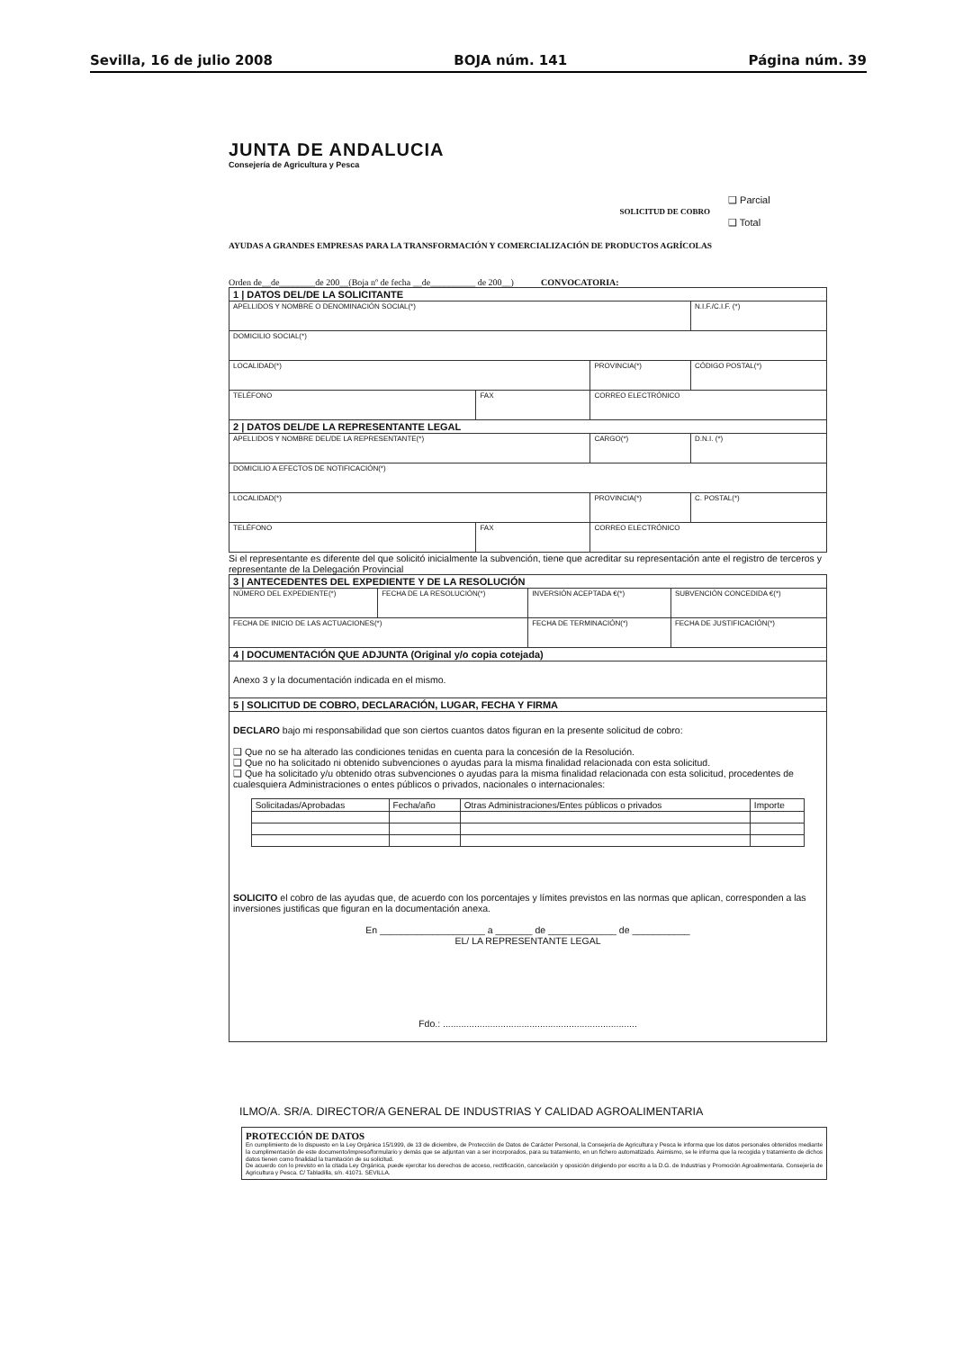Sevilla, 16 de julio 2008 BOJA núm. 141 Página núm. 39
JUNTA DE ANDALUCIA
Consejería de Agricultura y Pesca
SOLICITUD DE COBRO
❑ Parcial
❑ Total
AYUDAS A GRANDES EMPRESAS PARA LA TRANSFORMACIÓN Y COMERCIALIZACIÓN DE PRODUCTOS AGRÍCOLAS
Orden de__de________de 200__(Boja nº de fecha __de__________ de 200__) CONVOCATORIA:
| 1 / DATOS DEL/DE LA SOLICITANTE | | | |
| APELLIDOS Y NOMBRE O DENOMINACIÓN SOCIAL(*) | | | N.I.F./C.I.F. (*) |
| DOMICILIO SOCIAL(*) | | | |
| LOCALIDAD(*) | | PROVINCIA(*) | CÓDIGO POSTAL(*) |
| TELÉFONO | FAX | CORREO ELECTRÓNICO | |
| 2 / DATOS DEL/DE LA REPRESENTANTE LEGAL | | | |
| APELLIDOS Y NOMBRE DEL/DE LA REPRESENTANTE(*) | | CARGO(*) | D.N.I. (*) |
| DOMICILIO A EFECTOS DE NOTIFICACIÓN(*) | | | |
| LOCALIDAD(*) | | PROVINCIA(*) | C. POSTAL(*) |
| TELÉFONO | FAX | CORREO ELECTRÓNICO | |
Si el representante es diferente del que solicitó inicialmente la subvención, tiene que acreditar su representación ante el registro de terceros y representante de la Delegación Provincial
| 3 / ANTECEDENTES DEL EXPEDIENTE Y DE LA RESOLUCIÓN | | | |
| NÚMERO DEL EXPEDIENTE(*) | FECHA DE LA RESOLUCIÓN(*) | INVERSIÓN ACEPTADA €(*) | SUBVENCIÓN CONCEDIDA €(*) |
| FECHA DE INICIO DE LAS ACTUACIONES(*) | | FECHA DE TERMINACIÓN(*) | FECHA DE JUSTIFICACIÓN(*) |
| 4 / DOCUMENTACIÓN QUE ADJUNTA (Original y/o copia cotejada) | | | |
| Anexo 3 y la documentación indicada en el mismo. | | | |
| 5 / SOLICITUD DE COBRO, DECLARACIÓN, LUGAR, FECHA Y FIRMA | | | |
| DECLARO bajo mi responsabilidad que son ciertos cuantos datos figuran en la presente solicitud de cobro: ❑ Que no se ha alterado las condiciones tenidas en cuenta para la concesión de la Resolución. ❑ Que no ha solicitado ni obtenido subvenciones o ayudas para la misma finalidad relacionada con esta solicitud. ❑ Que ha solicitado y/u obtenido otras subvenciones o ayudas para la misma finalidad relacionada con esta solicitud, procedentes de cualesquiera Administraciones o entes públicos o privados, nacionales o internacionales: / Solicitadas/Aprobadas / Fecha/año / Otras Administraciones/Entes públicos o privados / Importe / SOLICITO el cobro de las ayudas que, de acuerdo con los porcentajes y límites previstos en las normas que aplican, corresponden a las inversiones justificas que figuran en la documentación anexa. En ____________________ a _______ de _____________ de ___________ EL/ LA REPRESENTANTE LEGAL Fdo.: .......................................................................... | | | |
ILMO/A. SR/A. DIRECTOR/A GENERAL DE INDUSTRIAS Y CALIDAD AGROALIMENTARIA
PROTECCIÓN DE DATOS
En cumplimiento de lo dispuesto en la Ley Orgánica 15/1999, de 13 de diciembre, de Protección de Datos de Carácter Personal, la Consejería de Agricultura y Pesca le informa que los datos personales obtenidos mediante la cumplimentación de este documento/impreso/formulario y demás que se adjuntan van a ser incorporados, para su tratamiento, en un fichero automatizado. Asimismo, se le informa que la recogida y tratamiento de dichos datos tienen como finalidad la tramitación de su solicitud.
De acuerdo con lo previsto en la citada Ley Orgánica, puede ejercitar los derechos de acceso, rectificación, cancelación y oposición dirigiendo por escrito a la D.G. de Industrias y Promoción Agroalimentaria. Consejería de Agricultura y Pesca. C/ Tabladilla, s/n. 41071. SEVILLA.